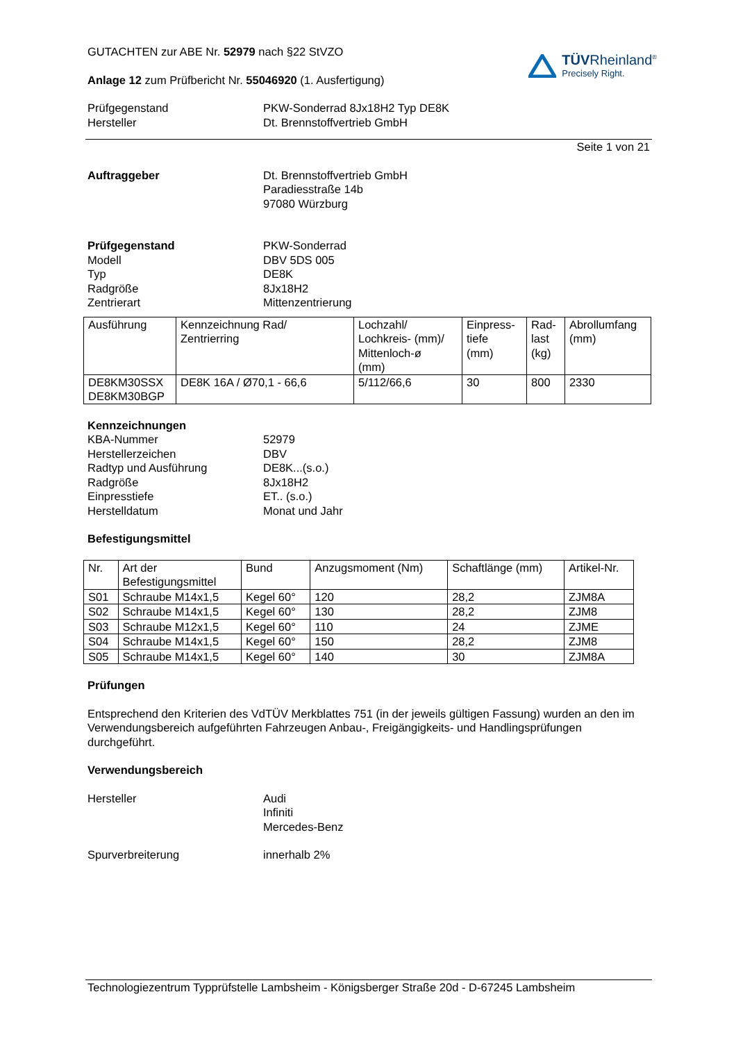GUTACHTEN zur ABE Nr. 52979 nach §22 StVZO
Anlage 12 zum Prüfbericht Nr. 55046920 (1. Ausfertigung)
TÜVRheinland<sup>®</sup>
Precisely Right.
Prüfgegenstand PKW-Sonderrad 8Jx18H2 Typ DE8K
Hersteller Dt. Brennstoffvertrieb GmbH
Seite 1 von 21
Auftraggeber Dt. Brennstoffvertrieb GmbH
Paradiesstraße 14b
97080 Würzburg
Prüfgegenstand PKW-Sonderrad
Modell DBV 5DS 005
Typ DE8K
Radgröße 8Jx18H2
Zentrierart Mittenzentrierung
| Ausführung | Kennzeichnung Rad/ Zentrierring | Lochzahl/ Lochkreis- (mm)/ Mittenloch-ø (mm) | Einpress- tiefe (mm) | Rad- last (kg) | Abrollumfang (mm) |
| DE8KM30SSX DE8KM30BGP | DE8K 16A / Ø70,1 - 66,6 | 5/112/66,6 | 30 | 800 | 2330 |
Kennzeichnungen
KBA-Nummer 52979
Herstellerzeichen DBV
Radtyp und Ausführung DE8K...(s.o.)
Radgröße 8Jx18H2
Einpresstiefe ET.. (s.o.)
Herstelldatum Monat und Jahr
Befestigungsmittel
| Nr. | Art der Befestigungsmittel | Bund | Anzugsmoment (Nm) | Schaftlänge (mm) | Artikel-Nr. |
| S01 | Schraube M14x1,5 | Kegel 60° | 120 | 28,2 | ZJM8A |
| S02 | Schraube M14x1,5 | Kegel 60° | 130 | 28,2 | ZJM8 |
| S03 | Schraube M12x1,5 | Kegel 60° | 110 | 24 | ZJME |
| S04 | Schraube M14x1,5 | Kegel 60° | 150 | 28,2 | ZJM8 |
| S05 | Schraube M14x1,5 | Kegel 60° | 140 | 30 | ZJM8A |
Prüfungen
Entsprechend den Kriterien des VdTÜV Merkblattes 751 (in der jeweils gültigen Fassung) wurden an den im Verwendungsbereich aufgeführten Fahrzeugen Anbau-, Freigängigkeits- und Handlingsprüfungen durchgeführt.
Verwendungsbereich
Hersteller Audi
Infiniti
Mercedes-Benz
Spurverbreiterung innerhalb 2%
Technologiezentrum Typprüfstelle Lambsheim - Königsberger Straße 20d - D-67245 Lambsheim